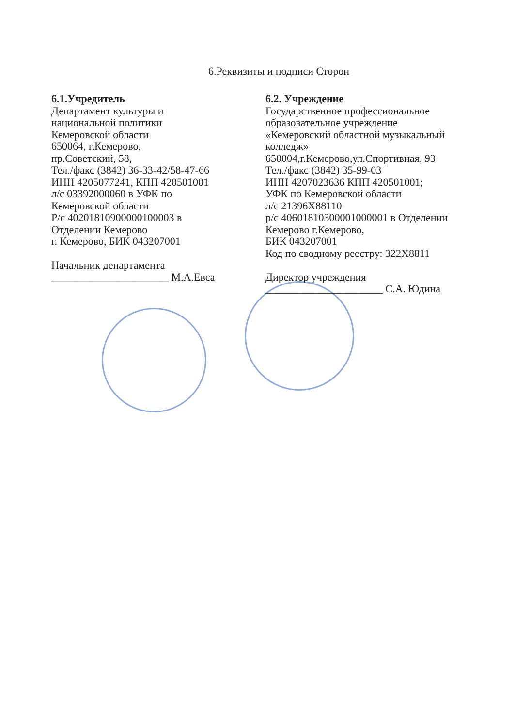6.Реквизиты и подписи Сторон
6.1.Учредитель
Департамент культуры и
национальной политики
Кемеровской области
650064, г.Кемерово,
пр.Советский, 58,
Тел./факс (3842) 36-33-42/58-47-66
ИНН 4205077241, КПП 420501001
л/с 03392000060 в УФК по
Кемеровской области
Р/с 40201810900000100003 в
Отделении Кемерово
г. Кемерово, БИК 043207001
Начальник департамента
______________________ М.А.Евса
6.2. Учреждение
Государственное профессиональное
образовательное учреждение
«Кемеровский областной музыкальный
колледж»
650004,г.Кемерово,ул.Спортивная, 93
Тел./факс (3842) 35-99-03
ИНН 4207023636 КПП 420501001;
УФК по Кемеровской области
л/с 21396Х88110
р/с 40601810300001000001 в Отделении
Кемерово г.Кемерово,
БИК 043207001
Код по сводному реестру: 322Х8811
Директор учреждения
______________________ С.А. Юдина